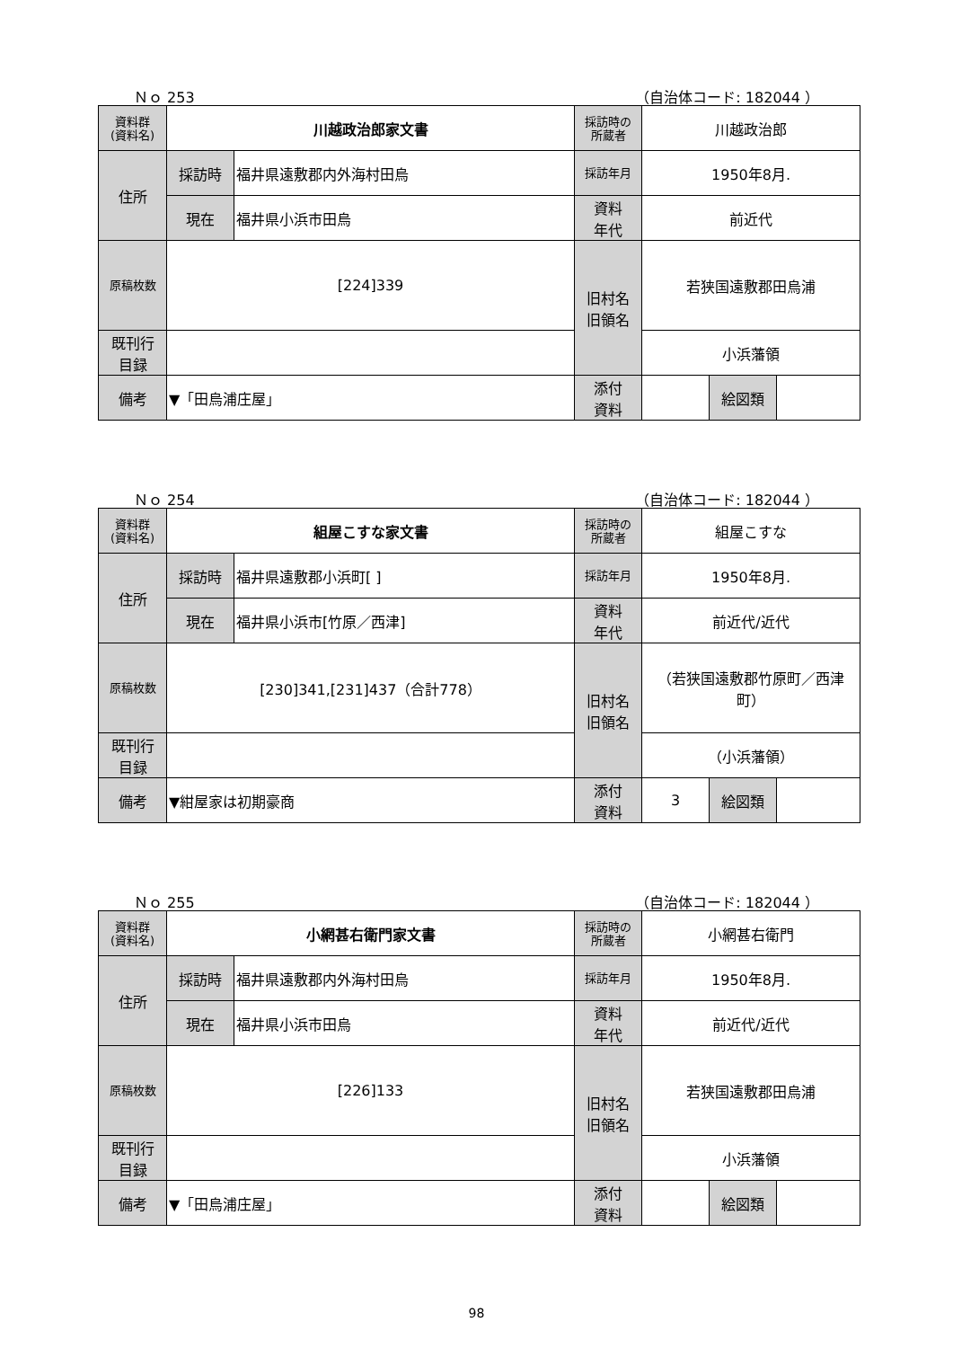Ｎｏ 253 （自治体コード: 182044 ）
| 資料群 (資料名) | 川越政治郎家文書 | | 採訪時の 所蔵者 | 川越政治郎 | | |
| 住所 | 採訪時 | 福井県遠敷郡内外海村田烏 | 採訪年月 | 1950年8月. | | |
| | 現在 | 福井県小浜市田烏 | 資料 年代 | 前近代 | | |
| 原稿枚数 | [224]339 | | 旧村名 旧領名 | 若狭国遠敷郡田烏浦 | | |
| 既刊行 目録 | | | | 小浜藩領 | | |
| 備考 | ▼「田烏浦庄屋」 | | | | | |
| | | | 添付 資料 | | 絵図類 | |
Ｎｏ 254 （自治体コード: 182044 ）
| 資料群 (資料名) | 組屋こすな家文書 | | 採訪時の 所蔵者 | 組屋こすな | | |
| 住所 | 採訪時 | 福井県遠敷郡小浜町[ ] | 採訪年月 | 1950年8月. | | |
| | 現在 | 福井県小浜市[竹原／西津] | 資料 年代 | 前近代/近代 | | |
| 原稿枚数 | [230]341,[231]437（合計778） | | 旧村名 旧領名 | （若狭国遠敷郡竹原町／西津町） | | |
| 既刊行 目録 | | | | （小浜藩領） | | |
| 備考 | ▼紺屋家は初期豪商 | | | | | |
| | | | 添付 資料 | 3 | 絵図類 | |
Ｎｏ 255 （自治体コード: 182044 ）
| 資料群 (資料名) | 小網甚右衛門家文書 | | 採訪時の 所蔵者 | 小網甚右衛門 | | |
| 住所 | 採訪時 | 福井県遠敷郡内外海村田烏 | 採訪年月 | 1950年8月. | | |
| | 現在 | 福井県小浜市田烏 | 資料 年代 | 前近代/近代 | | |
| 原稿枚数 | [226]133 | | 旧村名 旧領名 | 若狭国遠敷郡田烏浦 | | |
| 既刊行 目録 | | | | 小浜藩領 | | |
| 備考 | ▼「田烏浦庄屋」 | | | | | |
| | | | 添付 資料 | | 絵図類 | |
98